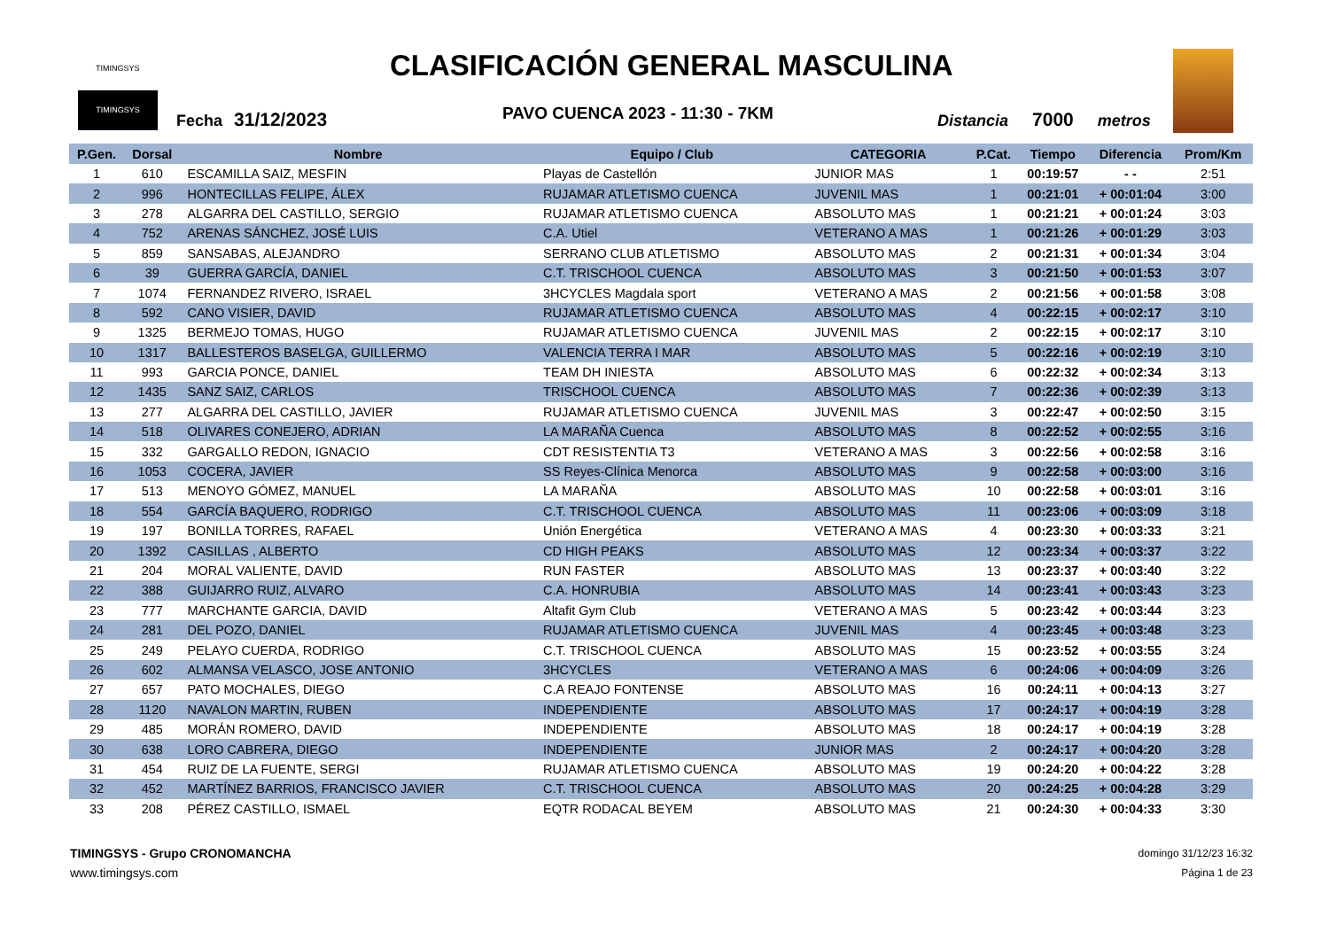TIMINGSYS
CLASIFICACIÓN GENERAL MASCULINA
TIMINGSYS
Fecha 31/12/2023 PAVO CUENCA 2023 - 11:30 - 7KM Distancia 7000 metros
| P.Gen. | Dorsal | Nombre | Equipo / Club | CATEGORIA | P.Cat. | Tiempo | Diferencia | Prom/Km |
| --- | --- | --- | --- | --- | --- | --- | --- | --- |
| 1 | 610 | ESCAMILLA SAIZ, MESFIN | Playas de Castellón | JUNIOR MAS | 1 | 00:19:57 | - - | 2:51 |
| 2 | 996 | HONTECILLAS FELIPE, ÁLEX | RUJAMAR ATLETISMO CUENCA | JUVENIL MAS | 1 | 00:21:01 | + 00:01:04 | 3:00 |
| 3 | 278 | ALGARRA DEL CASTILLO, SERGIO | RUJAMAR ATLETISMO CUENCA | ABSOLUTO MAS | 1 | 00:21:21 | + 00:01:24 | 3:03 |
| 4 | 752 | ARENAS SÁNCHEZ, JOSÉ LUIS | C.A. Utiel | VETERANO A MAS | 1 | 00:21:26 | + 00:01:29 | 3:03 |
| 5 | 859 | SANSABAS, ALEJANDRO | SERRANO CLUB ATLETISMO | ABSOLUTO MAS | 2 | 00:21:31 | + 00:01:34 | 3:04 |
| 6 | 39 | GUERRA GARCÍA, DANIEL | C.T. TRISCHOOL CUENCA | ABSOLUTO MAS | 3 | 00:21:50 | + 00:01:53 | 3:07 |
| 7 | 1074 | FERNANDEZ RIVERO, ISRAEL | 3HCYCLES Magdala sport | VETERANO A MAS | 2 | 00:21:56 | + 00:01:58 | 3:08 |
| 8 | 592 | CANO VISIER, DAVID | RUJAMAR ATLETISMO CUENCA | ABSOLUTO MAS | 4 | 00:22:15 | + 00:02:17 | 3:10 |
| 9 | 1325 | BERMEJO TOMAS, HUGO | RUJAMAR ATLETISMO CUENCA | JUVENIL MAS | 2 | 00:22:15 | + 00:02:17 | 3:10 |
| 10 | 1317 | BALLESTEROS BASELGA, GUILLERMO | VALENCIA TERRA I MAR | ABSOLUTO MAS | 5 | 00:22:16 | + 00:02:19 | 3:10 |
| 11 | 993 | GARCIA PONCE, DANIEL | TEAM DH INIESTA | ABSOLUTO MAS | 6 | 00:22:32 | + 00:02:34 | 3:13 |
| 12 | 1435 | SANZ SAIZ, CARLOS | TRISCHOOL CUENCA | ABSOLUTO MAS | 7 | 00:22:36 | + 00:02:39 | 3:13 |
| 13 | 277 | ALGARRA DEL CASTILLO, JAVIER | RUJAMAR ATLETISMO CUENCA | JUVENIL MAS | 3 | 00:22:47 | + 00:02:50 | 3:15 |
| 14 | 518 | OLIVARES CONEJERO, ADRIAN | LA MARAÑA Cuenca | ABSOLUTO MAS | 8 | 00:22:52 | + 00:02:55 | 3:16 |
| 15 | 332 | GARGALLO REDON, IGNACIO | CDT RESISTENTIA T3 | VETERANO A MAS | 3 | 00:22:56 | + 00:02:58 | 3:16 |
| 16 | 1053 | COCERA, JAVIER | SS Reyes-Clínica Menorca | ABSOLUTO MAS | 9 | 00:22:58 | + 00:03:00 | 3:16 |
| 17 | 513 | MENOYO GÓMEZ, MANUEL | LA MARAÑA | ABSOLUTO MAS | 10 | 00:22:58 | + 00:03:01 | 3:16 |
| 18 | 554 | GARCÍA BAQUERO, RODRIGO | C.T. TRISCHOOL CUENCA | ABSOLUTO MAS | 11 | 00:23:06 | + 00:03:09 | 3:18 |
| 19 | 197 | BONILLA TORRES, RAFAEL | Unión Energética | VETERANO A MAS | 4 | 00:23:30 | + 00:03:33 | 3:21 |
| 20 | 1392 | CASILLAS , ALBERTO | CD HIGH PEAKS | ABSOLUTO MAS | 12 | 00:23:34 | + 00:03:37 | 3:22 |
| 21 | 204 | MORAL VALIENTE, DAVID | RUN FASTER | ABSOLUTO MAS | 13 | 00:23:37 | + 00:03:40 | 3:22 |
| 22 | 388 | GUIJARRO RUIZ, ALVARO | C.A. HONRUBIA | ABSOLUTO MAS | 14 | 00:23:41 | + 00:03:43 | 3:23 |
| 23 | 777 | MARCHANTE GARCIA, DAVID | Altafit Gym Club | VETERANO A MAS | 5 | 00:23:42 | + 00:03:44 | 3:23 |
| 24 | 281 | DEL POZO, DANIEL | RUJAMAR ATLETISMO CUENCA | JUVENIL MAS | 4 | 00:23:45 | + 00:03:48 | 3:23 |
| 25 | 249 | PELAYO CUERDA, RODRIGO | C.T. TRISCHOOL CUENCA | ABSOLUTO MAS | 15 | 00:23:52 | + 00:03:55 | 3:24 |
| 26 | 602 | ALMANSA VELASCO, JOSE ANTONIO | 3HCYCLES | VETERANO A MAS | 6 | 00:24:06 | + 00:04:09 | 3:26 |
| 27 | 657 | PATO MOCHALES, DIEGO | C.A REAJO FONTENSE | ABSOLUTO MAS | 16 | 00:24:11 | + 00:04:13 | 3:27 |
| 28 | 1120 | NAVALON MARTIN, RUBEN | INDEPENDIENTE | ABSOLUTO MAS | 17 | 00:24:17 | + 00:04:19 | 3:28 |
| 29 | 485 | MORÁN ROMERO, DAVID | INDEPENDIENTE | ABSOLUTO MAS | 18 | 00:24:17 | + 00:04:19 | 3:28 |
| 30 | 638 | LORO CABRERA, DIEGO | INDEPENDIENTE | JUNIOR MAS | 2 | 00:24:17 | + 00:04:20 | 3:28 |
| 31 | 454 | RUIZ DE LA FUENTE, SERGI | RUJAMAR ATLETISMO CUENCA | ABSOLUTO MAS | 19 | 00:24:20 | + 00:04:22 | 3:28 |
| 32 | 452 | MARTÍNEZ BARRIOS, FRANCISCO JAVIER | C.T. TRISCHOOL CUENCA | ABSOLUTO MAS | 20 | 00:24:25 | + 00:04:28 | 3:29 |
| 33 | 208 | PÉREZ CASTILLO, ISMAEL | EQTR RODACAL BEYEM | ABSOLUTO MAS | 21 | 00:24:30 | + 00:04:33 | 3:30 |
TIMINGSYS - Grupo CRONOMANCHA
www.timingsys.com
domingo 31/12/23 16:32
Página 1 de 23